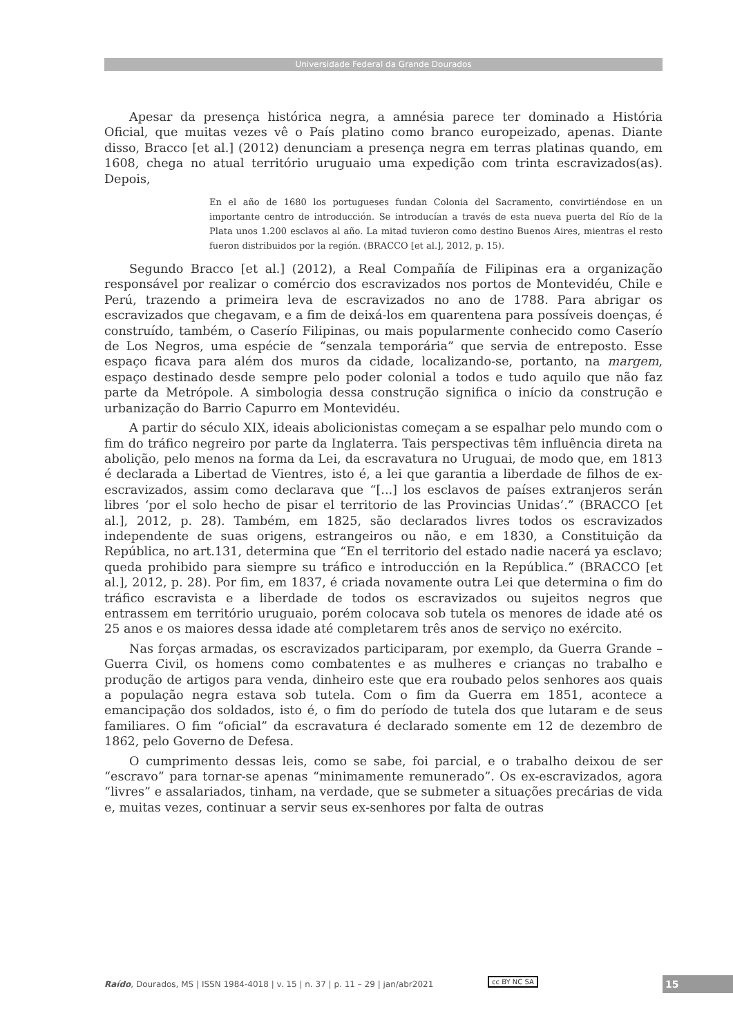Universidade Federal da Grande Dourados
Apesar da presença histórica negra, a amnésia parece ter dominado a História Oficial, que muitas vezes vê o País platino como branco europeizado, apenas. Diante disso, Bracco [et al.] (2012) denunciam a presença negra em terras platinas quando, em 1608, chega no atual território uruguaio uma expedição com trinta escravizados(as). Depois,
En el año de 1680 los portugueses fundan Colonia del Sacramento, convirtiéndose en un importante centro de introducción. Se introducían a través de esta nueva puerta del Río de la Plata unos 1.200 esclavos al año. La mitad tuvieron como destino Buenos Aires, mientras el resto fueron distribuidos por la región. (BRACCO [et al.], 2012, p. 15).
Segundo Bracco [et al.] (2012), a Real Compañía de Filipinas era a organização responsável por realizar o comércio dos escravizados nos portos de Montevidéu, Chile e Perú, trazendo a primeira leva de escravizados no ano de 1788. Para abrigar os escravizados que chegavam, e a fim de deixá-los em quarentena para possíveis doenças, é construído, também, o Caserío Filipinas, ou mais popularmente conhecido como Caserío de Los Negros, uma espécie de “senzala temporária” que servia de entreposto. Esse espaço ficava para além dos muros da cidade, localizando-se, portanto, na margem, espaço destinado desde sempre pelo poder colonial a todos e tudo aquilo que não faz parte da Metrópole. A simbologia dessa construção significa o início da construção e urbanização do Barrio Capurro em Montevidéu.
A partir do século XIX, ideais abolicionistas começam a se espalhar pelo mundo com o fim do tráfico negreiro por parte da Inglaterra. Tais perspectivas têm influência direta na abolição, pelo menos na forma da Lei, da escravatura no Uruguai, de modo que, em 1813 é declarada a Libertad de Vientres, isto é, a lei que garantia a liberdade de filhos de ex-escravizados, assim como declarava que “[...] los esclavos de países extranjeros serán libres ‘por el solo hecho de pisar el territorio de las Provincias Unidas’.” (BRACCO [et al.], 2012, p. 28). Também, em 1825, são declarados livres todos os escravizados independente de suas origens, estrangeiros ou não, e em 1830, a Constituição da República, no art.131, determina que “En el territorio del estado nadie nacerá ya esclavo; queda prohibido para siempre su tráfico e introducción en la República.” (BRACCO [et al.], 2012, p. 28). Por fim, em 1837, é criada novamente outra Lei que determina o fim do tráfico escravista e a liberdade de todos os escravizados ou sujeitos negros que entrassem em território uruguaio, porém colocava sob tutela os menores de idade até os 25 anos e os maiores dessa idade até completarem três anos de serviço no exército.
Nas forças armadas, os escravizados participaram, por exemplo, da Guerra Grande – Guerra Civil, os homens como combatentes e as mulheres e crianças no trabalho e produção de artigos para venda, dinheiro este que era roubado pelos senhores aos quais a população negra estava sob tutela. Com o fim da Guerra em 1851, acontece a emancipação dos soldados, isto é, o fim do período de tutela dos que lutaram e de seus familiares. O fim “oficial” da escravatura é declarado somente em 12 de dezembro de 1862, pelo Governo de Defesa.
O cumprimento dessas leis, como se sabe, foi parcial, e o trabalho deixou de ser “escravo” para tornar-se apenas “minimamente remunerado”. Os ex-escravizados, agora “livres” e assalariados, tinham, na verdade, que se submeter a situações precárias de vida e, muitas vezes, continuar a servir seus ex-senhores por falta de outras
Raído, Dourados, MS | ISSN 1984-4018 | v. 15 | n. 37 | p. 11 – 29 | jan/abr2021
cc BY NC SA 15